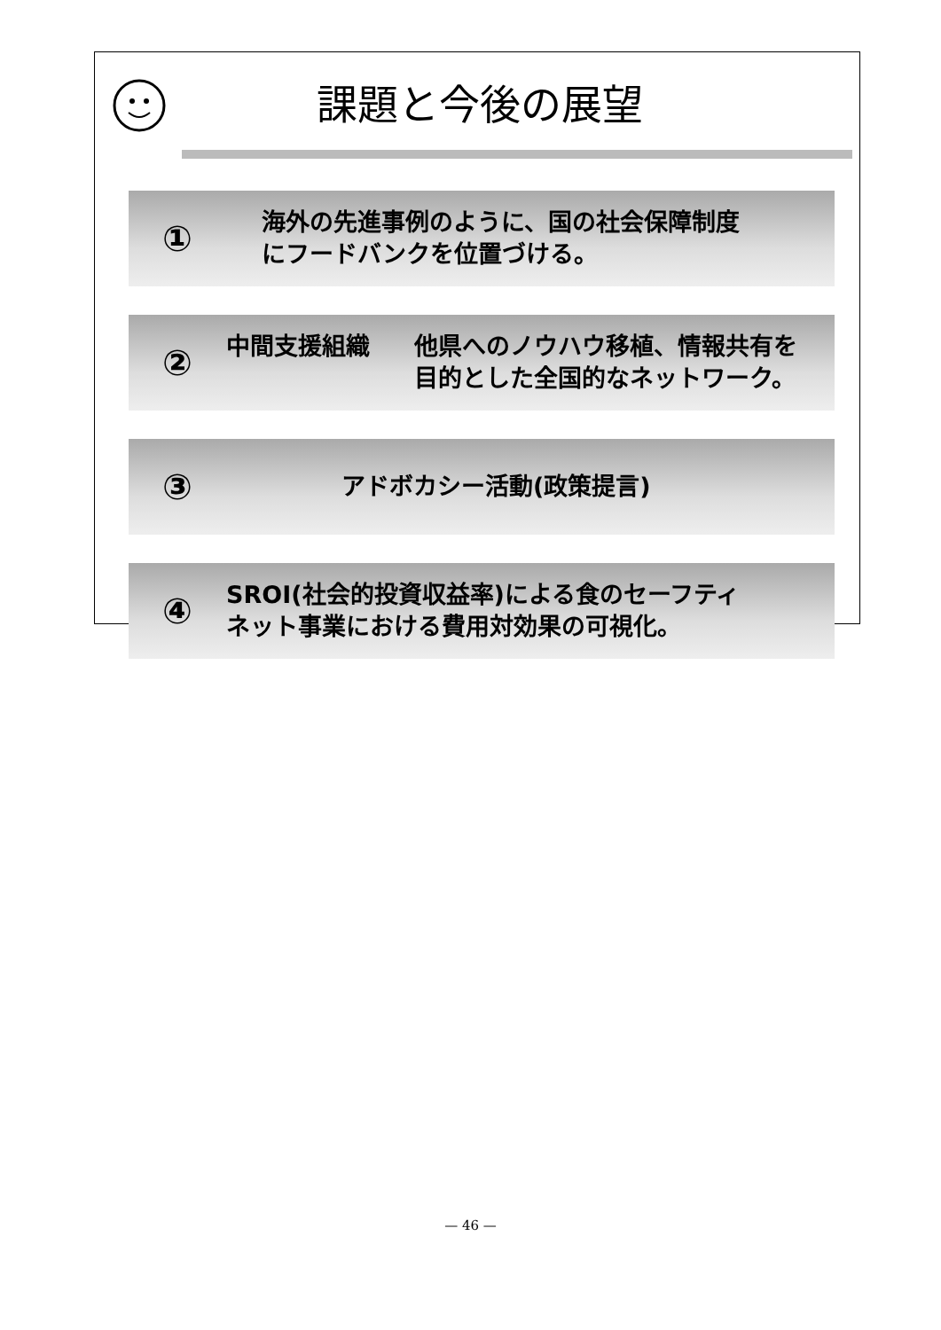課題と今後の展望
①
海外の先進事例のように、国の社会保障制度
にフードバンクを位置づける。
②
中間支援組織 他県へのノウハウ移植、情報共有を
目的とした全国的なネットワーク。
③
アドボカシー活動(政策提言)
④
SROI(社会的投資収益率)による食のセーフティ
ネット事業における費用対効果の可視化。
— 46 —